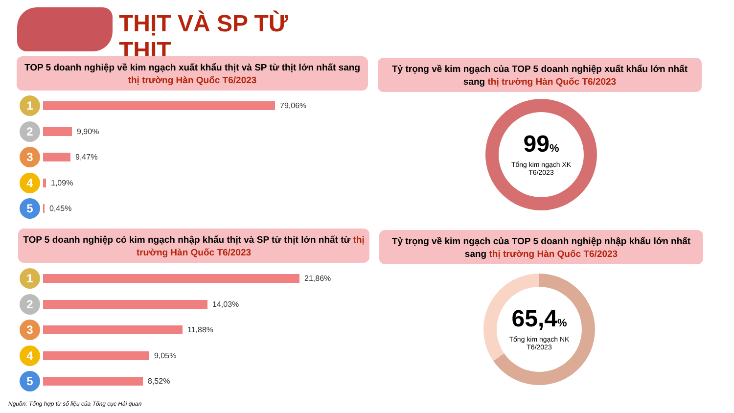THỊT VÀ SP TỪ THỊT
TOP 5 doanh nghiệp về kim ngạch xuất khẩu thịt và SP từ thịt lớn nhất sang thị trường Hàn Quốc T6/2023
Tỷ trọng về kim ngạch của TOP 5 doanh nghiệp xuất khẩu lớn nhất sang thị trường Hàn Quốc T6/2023
1
79,06%
2
9,90%
3
9,47%
4
1,09%
5
0,45%
99%
Tổng kim ngạch XK
T6/2023
TOP 5 doanh nghiệp có kim ngạch nhập khẩu thịt và SP từ thịt lớn nhất từ thị trường Hàn Quốc T6/2023
Tỷ trọng về kim ngạch của TOP 5 doanh nghiệp nhập khẩu lớn nhất sang thị trường Hàn Quốc T6/2023
1
21,86%
2
14,03%
3
11,88%
4
9,05%
5
8,52%
65,4%
Tổng kim ngạch NK
T6/2023
Nguồn: Tổng hợp từ số liệu của Tổng cục Hải quan